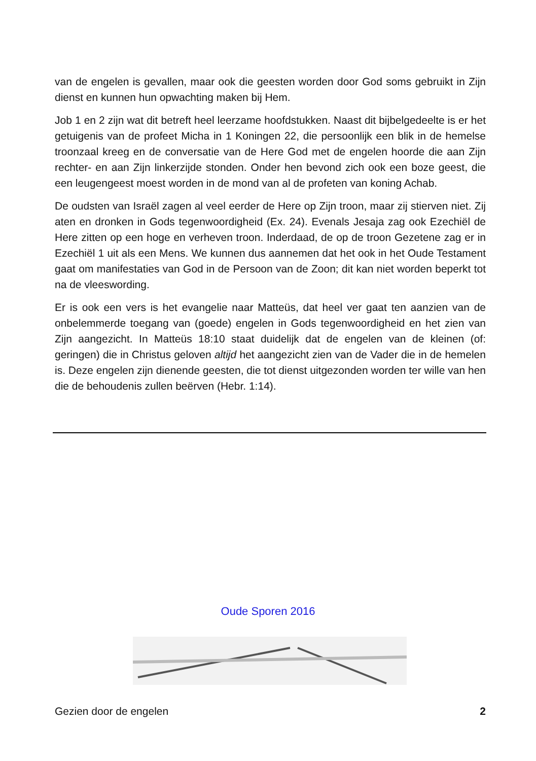van de engelen is gevallen, maar ook die geesten worden door God soms gebruikt in Zijn dienst en kunnen hun opwachting maken bij Hem.
Job 1 en 2 zijn wat dit betreft heel leerzame hoofdstukken. Naast dit bijbelgedeelte is er het getuigenis van de profeet Micha in 1 Koningen 22, die persoonlijk een blik in de hemelse troonzaal kreeg en de conversatie van de Here God met de engelen hoorde die aan Zijn rechter- en aan Zijn linkerzijde stonden. Onder hen bevond zich ook een boze geest, die een leugengeest moest worden in de mond van al de profeten van koning Achab.
De oudsten van Israël zagen al veel eerder de Here op Zijn troon, maar zij stierven niet. Zij aten en dronken in Gods tegenwoordigheid (Ex. 24). Evenals Jesaja zag ook Ezechiël de Here zitten op een hoge en verheven troon. Inderdaad, de op de troon Gezetene zag er in Ezechiël 1 uit als een Mens. We kunnen dus aannemen dat het ook in het Oude Testament gaat om manifestaties van God in de Persoon van de Zoon; dit kan niet worden beperkt tot na de vleeswording.
Er is ook een vers is het evangelie naar Matteüs, dat heel ver gaat ten aanzien van de onbelemmerde toegang van (goede) engelen in Gods tegenwoordigheid en het zien van Zijn aangezicht. In Matteüs 18:10 staat duidelijk dat de engelen van de kleinen (of: geringen) die in Christus geloven altijd het aangezicht zien van de Vader die in de hemelen is. Deze engelen zijn dienende geesten, die tot dienst uitgezonden worden ter wille van hen die de behoudenis zullen beërven (Hebr. 1:14).
Oude Sporen 2016
Gezien door de engelen 2